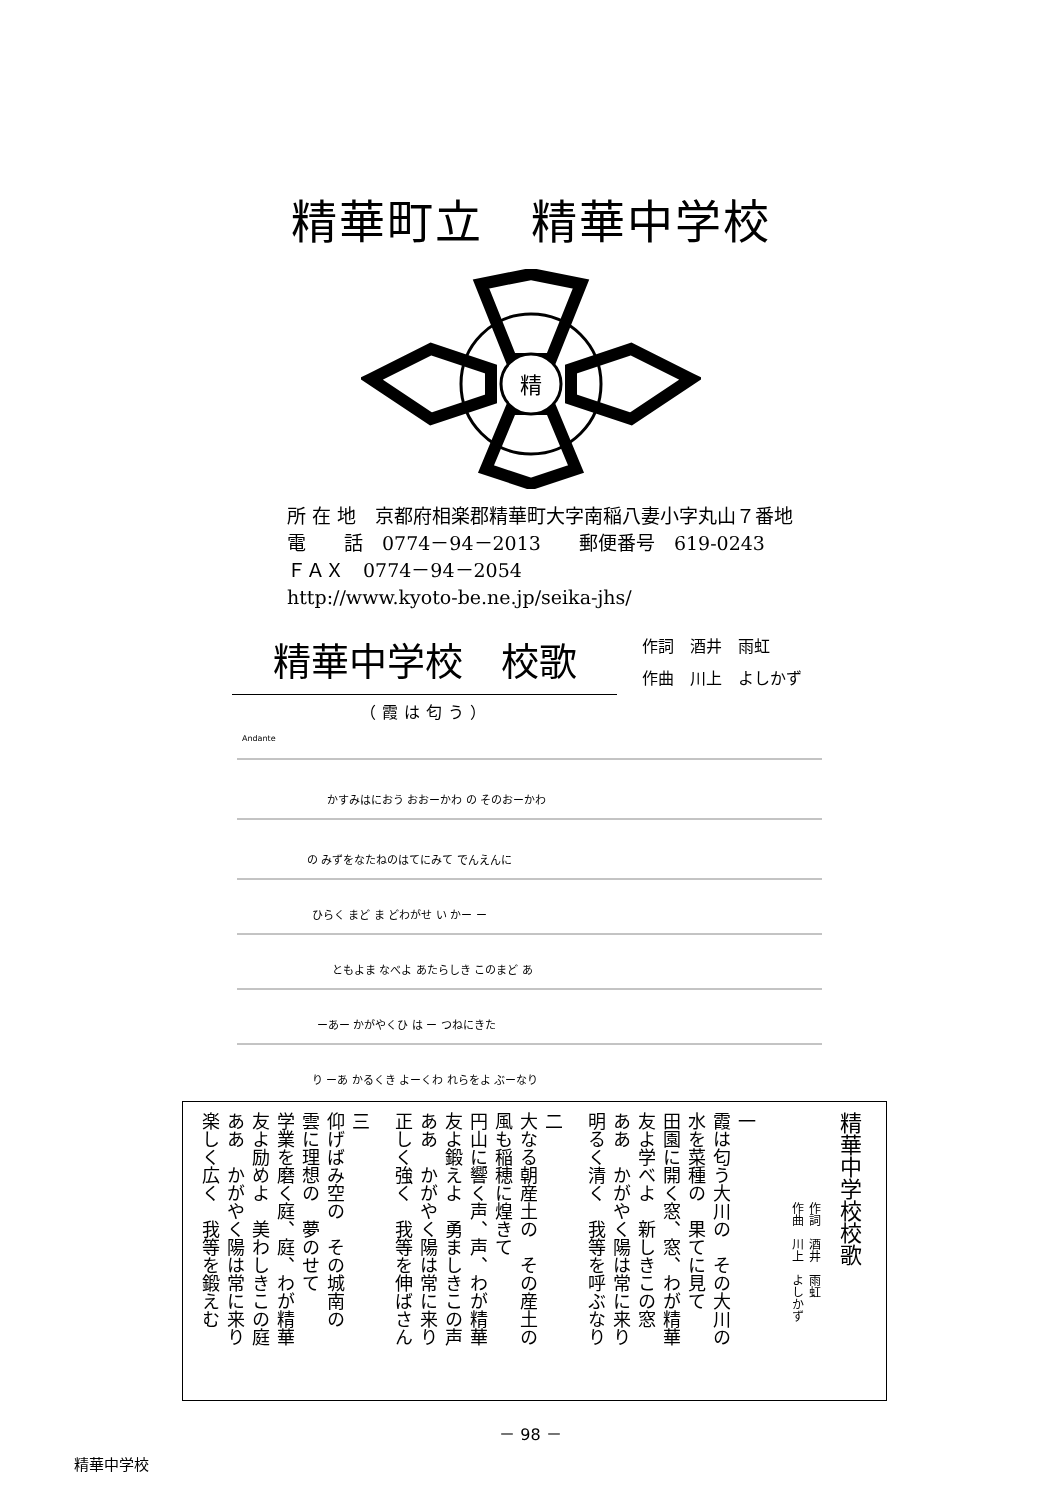精華町立　精華中学校
精
所 在 地　京都府相楽郡精華町大字南稲八妻小字丸山７番地
電　　話　0774－94－2013　　郵便番号　619-0243
ＦＡＸ　0774－94－2054
http://www.kyoto-be.ne.jp/seika-jhs/
精華中学校　校歌
作詞　酒井　雨虹
作曲　川上　よしかず
（霞は匂う）
Andante
かすみはにおう おおーかわ の そのおーかわ
の みずをなたねのはてにみて でんえんに
ひらく まど ま どわがせ い かー ー
ともよま なべよ あたらしき このまど あ
ーあー かがやくひ は ー つねにきた
り ーあ かるくき よーくわ れらをよ ぶーなり
精華中学校校歌
作詞　酒井　雨虹
作曲　川上　よしかず
一
霞は匂う大川の　その大川の
水を菜種の　果てに見て
田園に開く窓、窓、わが精華
友よ学べよ　新しきこの窓
ああ　かがやく陽は常に来り
明るく清く　我等を呼ぶなり
二
大なる朝産土の　その産土の
風も稲穂に煌きて
円山に響く声、声、わが精華
友よ鍛えよ　勇ましきこの声
ああ　かがやく陽は常に来り
正しく強く　我等を伸ばさん
三
仰げばみ空の　その城南の
雲に理想の　夢のせて
学業を磨く庭、庭、わが精華
友よ励めよ　美わしきこの庭
ああ　かがやく陽は常に来り
楽しく広く　我等を鍛えむ
－ 98 －
精華中学校